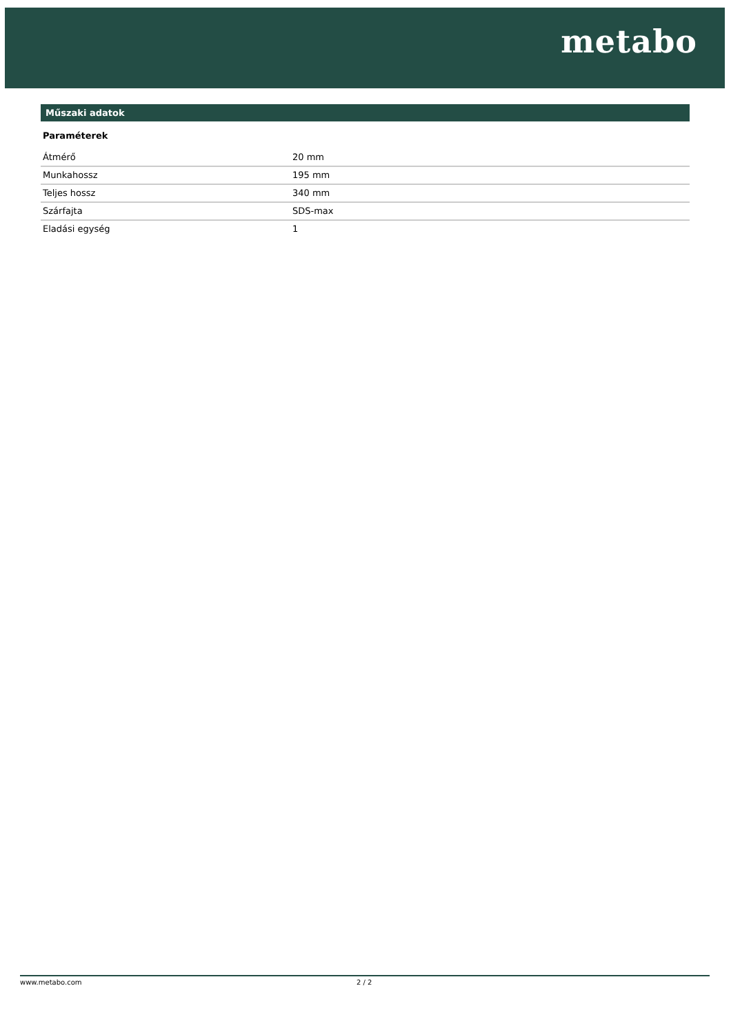metabo
Műszaki adatok
Paraméterek
| Átmérő | 20 mm |
| Munkahossz | 195 mm |
| Teljes hossz | 340 mm |
| Szárfajta | SDS-max |
| Eladási egység | 1 |
www.metabo.com 2 / 2